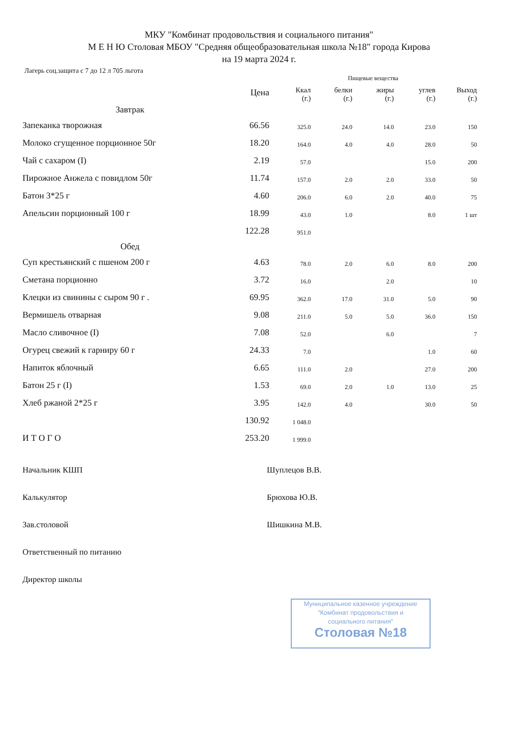МКУ "Комбинат продовольствия и социального питания"
М Е Н Ю Столовая МБОУ "Средняя общеобразовательная школа №18" города Кирова
на 19 марта 2024 г.
Лагерь соц.защита с 7 до 12 л 705 льгота
| | | Пищевые вещества | | | | |
| --- | --- | --- | --- | --- | --- | --- |
| | Цена | Ккал (г.) | белки (г.) | жиры (г.) | углев (г.) | Выход (г.) |
| Завтрак | | | | | | |
| Запеканка творожная | 66.56 | 325.0 | 24.0 | 14.0 | 23.0 | 150 |
| Молоко сгущенное порционное 50г | 18.20 | 164.0 | 4.0 | 4.0 | 28.0 | 50 |
| Чай с сахаром (I) | 2.19 | 57.0 | | | 15.0 | 200 |
| Пирожное Анжела с повидлом 50г | 11.74 | 157.0 | 2.0 | 2.0 | 33.0 | 50 |
| Батон 3*25 г | 4.60 | 206.0 | 6.0 | 2.0 | 40.0 | 75 |
| Апельсин порционный 100 г | 18.99 | 43.0 | 1.0 | | 8.0 | 1 шт |
| | 122.28 | 951.0 | | | | |
| Обед | | | | | | |
| Суп крестьянский с пшеном 200 г | 4.63 | 78.0 | 2.0 | 6.0 | 8.0 | 200 |
| Сметана порционно | 3.72 | 16.0 | | 2.0 | | 10 |
| Клецки из свинины с сыром 90 г . | 69.95 | 362.0 | 17.0 | 31.0 | 5.0 | 90 |
| Вермишель отварная | 9.08 | 211.0 | 5.0 | 5.0 | 36.0 | 150 |
| Масло сливочное (I) | 7.08 | 52.0 | | 6.0 | | 7 |
| Огурец свежий к гарниру 60 г | 24.33 | 7.0 | | | 1.0 | 60 |
| Напиток яблочный | 6.65 | 111.0 | 2.0 | | 27.0 | 200 |
| Батон 25 г (I) | 1.53 | 69.0 | 2.0 | 1.0 | 13.0 | 25 |
| Хлеб ржаной 2*25 г | 3.95 | 142.0 | 4.0 | | 30.0 | 50 |
| | 130.92 | 1 048.0 | | | | |
| И Т О Г О | 253.20 | 1 999.0 | | | | |
Начальник КШП Шуплецов В.В.
Калькулятор Брюхова Ю.В.
Зав.столовой Шишкина М.В.
Ответственный по питанию
Директор школы
Муниципальное казенное учреждение
"Комбинат продовольствия и
социального питания"
Столовая №18